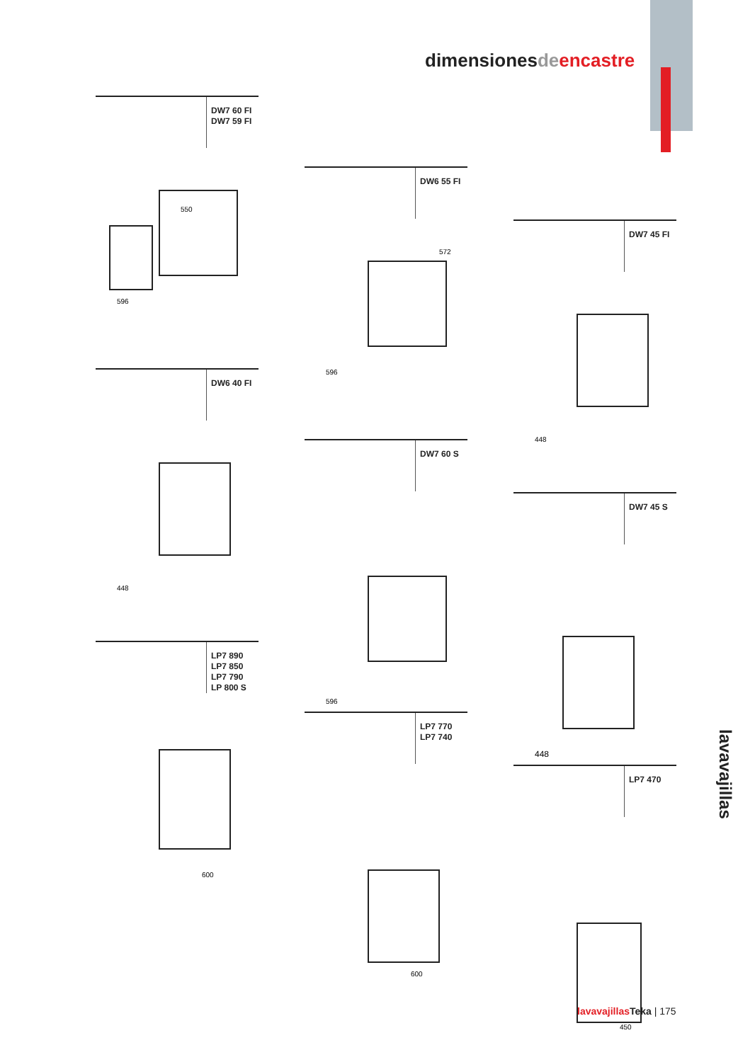dimensionesde encastre
DW7 60 FI
DW7 59 FI
550
596
DW6 55 FI
572
596
DW7 45 FI
448
DW6 40 FI
448
DW7 60 S
596
DW7 45 S
448
LP7 890
LP7 850
LP7 790
LP 800 S
600
LP7 770
LP7 740
600
LP7 470
450
lavavajillas
lavavajillas Teka | 175